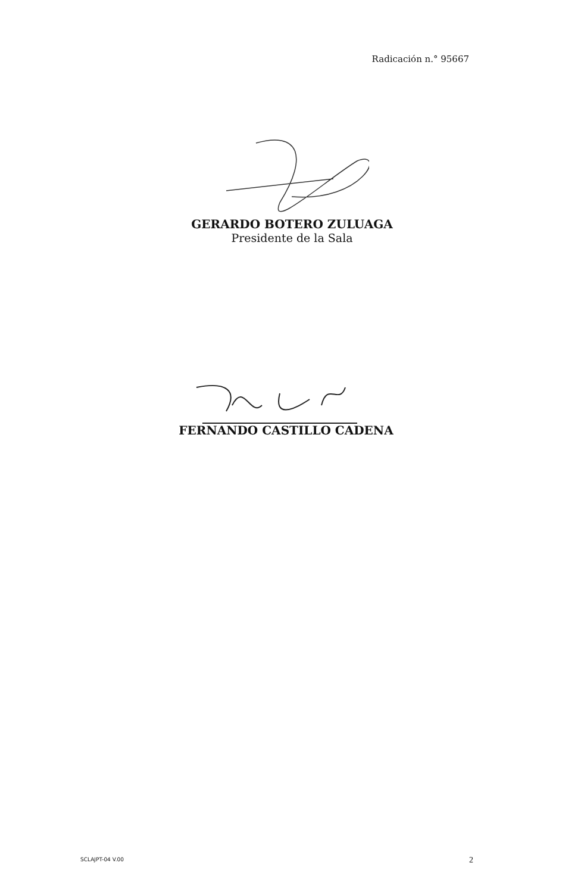Radicación n.° 95667
GERARDO BOTERO ZULUAGA
Presidente de la Sala
FERNANDO CASTILLO CADENA
SCLAJPT-04 V.00 2